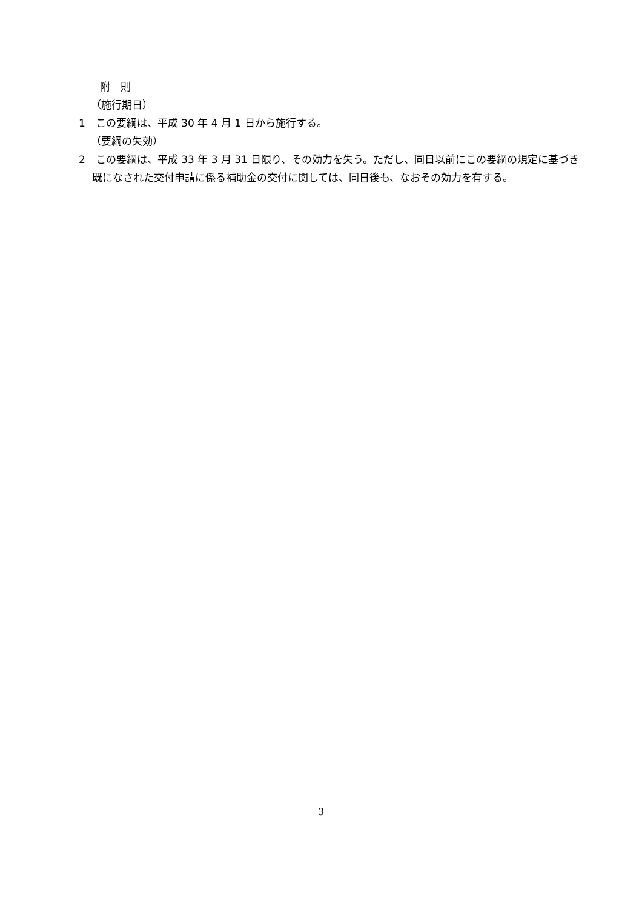附　則
（施行期日）
1　この要綱は、平成 30 年 4 月 1 日から施行する。
（要綱の失効）
2　この要綱は、平成 33 年 3 月 31 日限り、その効力を失う。ただし、同日以前にこの要綱の規定に基づき既になされた交付申請に係る補助金の交付に関しては、同日後も、なおその効力を有する。
3